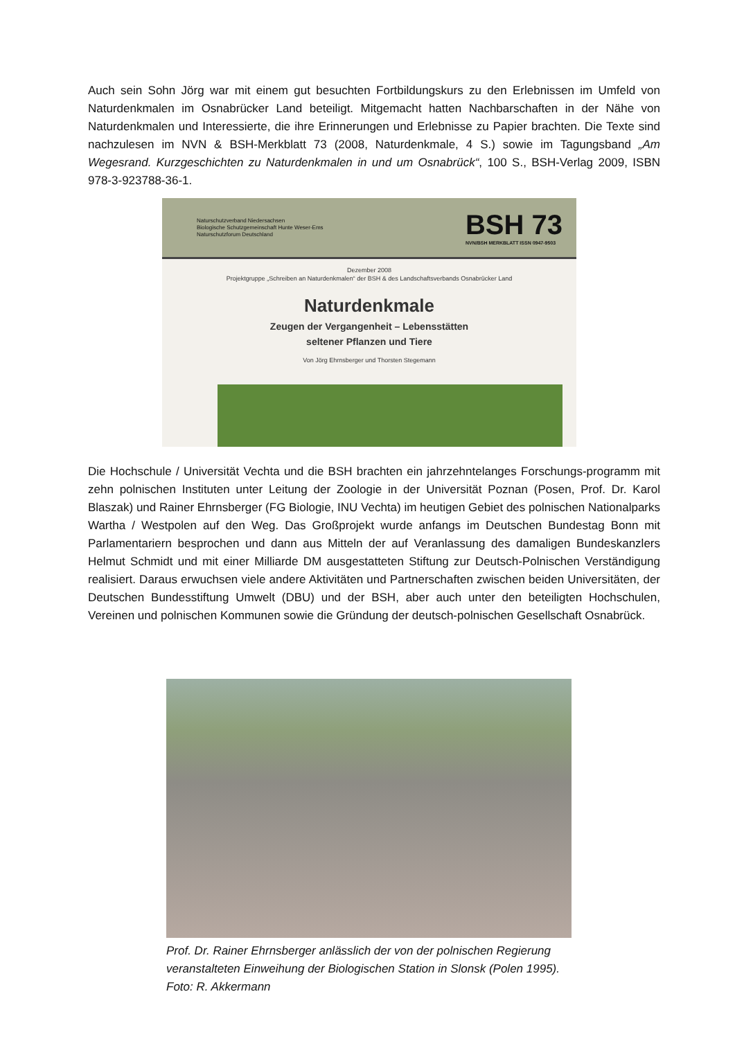Auch sein Sohn Jörg war mit einem gut besuchten Fortbildungskurs zu den Erlebnissen im Umfeld von Naturdenkmalen im Osnabrücker Land beteiligt. Mitgemacht hatten Nachbarschaften in der Nähe von Naturdenkmalen und Interessierte, die ihre Erinnerungen und Erlebnisse zu Papier brachten. Die Texte sind nachzulesen im NVN & BSH-Merkblatt 73 (2008, Naturdenkmale, 4 S.) sowie im Tagungsband „Am Wegesrand. Kurzgeschichten zu Naturdenkmalen in und um Osnabrück“, 100 S., BSH-Verlag 2009, ISBN 978-3-923788-36-1.
Naturschutzverband Niedersachsen
Biologische Schutzgemeinschaft Hunte Weser-Ems
Naturschutzforum Deutschland
BSH 73
NVN/BSH MERKBLATT ISSN 0947-9503
Dezember 2008
Projektgruppe „Schreiben an Naturdenkmalen“ der BSH & des Landschaftsverbands Osnabrücker Land
Naturdenkmale
Zeugen der Vergangenheit – Lebensstätten
seltener Pflanzen und Tiere
Von Jörg Ehrnsberger und Thorsten Stegemann
Die Hochschule / Universität Vechta und die BSH brachten ein jahrzehntelanges Forschungs-programm mit zehn polnischen Instituten unter Leitung der Zoologie in der Universität Poznan (Posen, Prof. Dr. Karol Blaszak) und Rainer Ehrnsberger (FG Biologie, INU Vechta) im heutigen Gebiet des polnischen Nationalparks Wartha / Westpolen auf den Weg. Das Großprojekt wurde anfangs im Deutschen Bundestag Bonn mit Parlamentariern besprochen und dann aus Mitteln der auf Veranlassung des damaligen Bundeskanzlers Helmut Schmidt und mit einer Milliarde DM ausgestatteten Stiftung zur Deutsch-Polnischen Verständigung realisiert. Daraus erwuchsen viele andere Aktivitäten und Partnerschaften zwischen beiden Universitäten, der Deutschen Bundesstiftung Umwelt (DBU) und der BSH, aber auch unter den beteiligten Hochschulen, Vereinen und polnischen Kommunen sowie die Gründung der deutsch-polnischen Gesellschaft Osnabrück.
Prof. Dr. Rainer Ehrnsberger anlässlich der von der polnischen Regierung veranstalteten Einweihung der Biologischen Station in Slonsk (Polen 1995). Foto: R. Akkermann